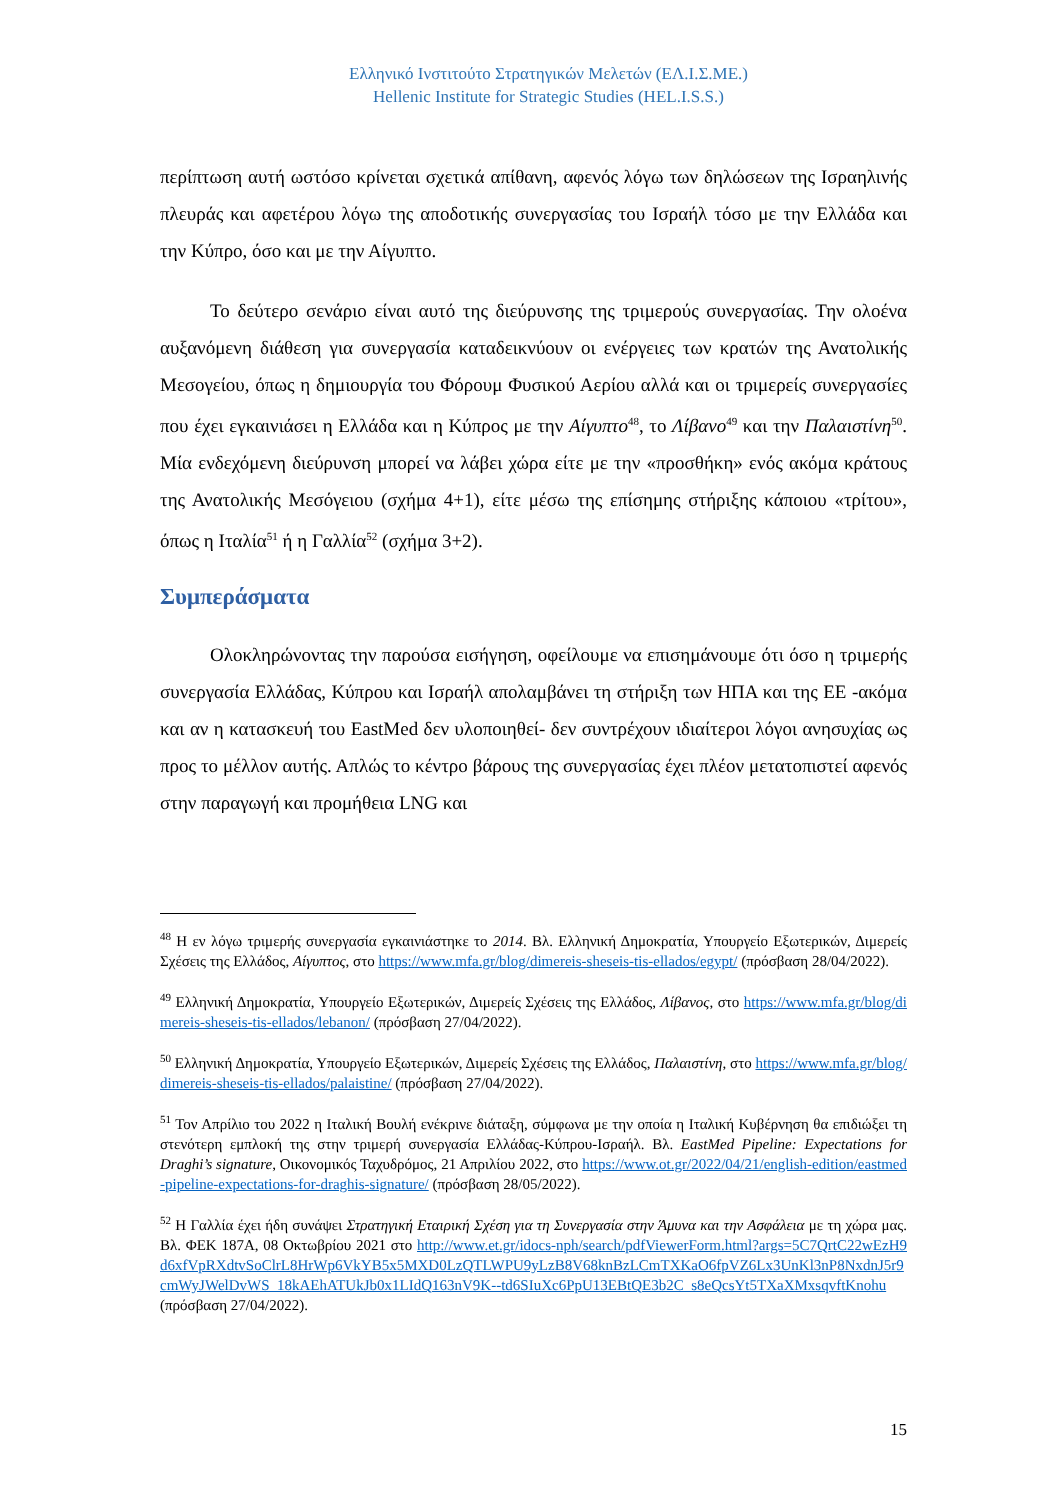Ελληνικό Ινστιτούτο Στρατηγικών Μελετών (ΕΛ.Ι.Σ.ΜΕ.)
Hellenic Institute for Strategic Studies (HEL.I.S.S.)
περίπτωση αυτή ωστόσο κρίνεται σχετικά απίθανη, αφενός λόγω των δηλώσεων της Ισραηλινής πλευράς και αφετέρου λόγω της αποδοτικής συνεργασίας του Ισραήλ τόσο με την Ελλάδα και την Κύπρο, όσο και με την Αίγυπτο.
Το δεύτερο σενάριο είναι αυτό της διεύρυνσης της τριμερούς συνεργασίας. Την ολοένα αυξανόμενη διάθεση για συνεργασία καταδεικνύουν οι ενέργειες των κρατών της Ανατολικής Μεσογείου, όπως η δημιουργία του Φόρουμ Φυσικού Αερίου αλλά και οι τριμερείς συνεργασίες που έχει εγκαινιάσει η Ελλάδα και η Κύπρος με την Αίγυπτο<sup>48</sup>, το Λίβανο<sup>49</sup> και την Παλαιστίνη<sup>50</sup>. Μία ενδεχόμενη διεύρυνση μπορεί να λάβει χώρα είτε με την «προσθήκη» ενός ακόμα κράτους της Ανατολικής Μεσόγειου (σχήμα 4+1), είτε μέσω της επίσημης στήριξης κάποιου «τρίτου», όπως η Ιταλία<sup>51</sup> ή η Γαλλία<sup>52</sup> (σχήμα 3+2).
Συμπεράσματα
Ολοκληρώνοντας την παρούσα εισήγηση, οφείλουμε να επισημάνουμε ότι όσο η τριμερής συνεργασία Ελλάδας, Κύπρου και Ισραήλ απολαμβάνει τη στήριξη των ΗΠΑ και της ΕΕ -ακόμα και αν η κατασκευή του EastMed δεν υλοποιηθεί- δεν συντρέχουν ιδιαίτεροι λόγοι ανησυχίας ως προς το μέλλον αυτής. Απλώς το κέντρο βάρους της συνεργασίας έχει πλέον μετατοπιστεί αφενός στην παραγωγή και προμήθεια LNG και
<sup>48</sup> Η εν λόγω τριμερής συνεργασία εγκαινιάστηκε το 2014. Βλ. Ελληνική Δημοκρατία, Υπουργείο Εξωτερικών, Διμερείς Σχέσεις της Ελλάδος, Αίγυπτος, στο https://www.mfa.gr/blog/dimereis-sheseis-tis-ellados/egypt/ (πρόσβαση 28/04/2022).
<sup>49</sup> Ελληνική Δημοκρατία, Υπουργείο Εξωτερικών, Διμερείς Σχέσεις της Ελλάδος, Λίβανος, στο https://www.mfa.gr/blog/dimereis-sheseis-tis-ellados/lebanon/ (πρόσβαση 27/04/2022).
<sup>50</sup> Ελληνική Δημοκρατία, Υπουργείο Εξωτερικών, Διμερείς Σχέσεις της Ελλάδος, Παλαιστίνη, στο https://www.mfa.gr/blog/dimereis-sheseis-tis-ellados/palaistine/ (πρόσβαση 27/04/2022).
<sup>51</sup> Τον Απρίλιο του 2022 η Ιταλική Βουλή ενέκρινε διάταξη, σύμφωνα με την οποία η Ιταλική Κυβέρνηση θα επιδιώξει τη στενότερη εμπλοκή της στην τριμερή συνεργασία Ελλάδας-Κύπρου-Ισραήλ. Βλ. EastMed Pipeline: Expectations for Draghi’s signature, Οικονομικός Ταχυδρόμος, 21 Απριλίου 2022, στο https://www.ot.gr/2022/04/21/english-edition/eastmed-pipeline-expectations-for-draghis-signature/ (πρόσβαση 28/05/2022).
<sup>52</sup> Η Γαλλία έχει ήδη συνάψει Στρατηγική Εταιρική Σχέση για τη Συνεργασία στην Άμυνα και την Ασφάλεια με τη χώρα μας. Βλ. ΦΕΚ 187Α, 08 Οκτωβρίου 2021 στο http://www.et.gr/idocs-nph/search/pdfViewerForm.html?args=5C7QrtC22wEzH9d6xfVpRXdtvSoClrL8HrWp6VkYB5x5MXD0LzQTLWPU9yLzB8V68knBzLCmTXKaO6fpVZ6Lx3UnKl3nP8NxdnJ5r9cmWyJWelDvWS_18kAEhATUkJb0x1LIdQ163nV9K--td6SIuXc6PpU13EBtQE3b2C_s8eQcsYt5TXaXMxsqvftKnohu (πρόσβαση 27/04/2022).
15